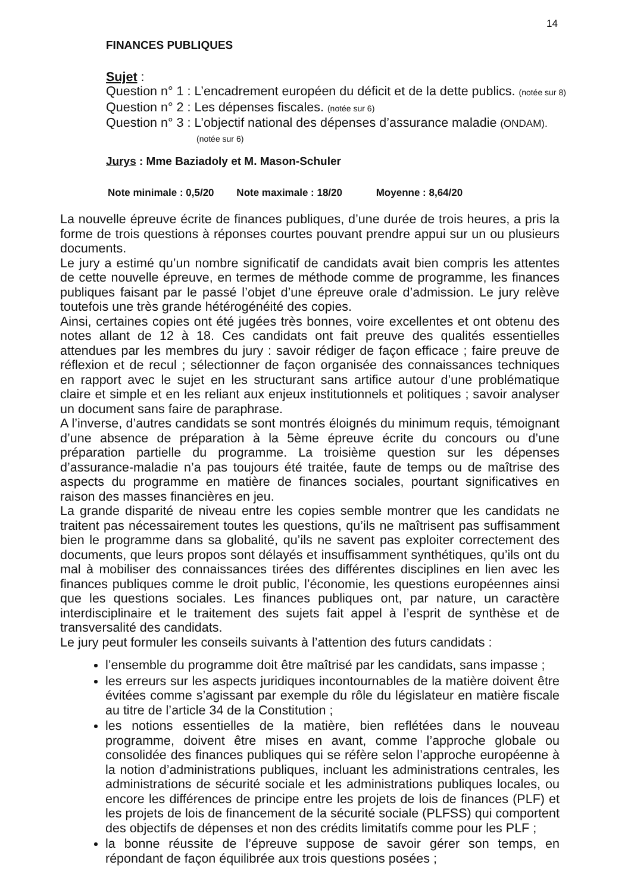14
FINANCES PUBLIQUES
Sujet :
Question n° 1 : L’encadrement européen du déficit et de la dette publics. (notée sur 8)
Question n° 2 : Les dépenses fiscales. (notée sur 6)
Question n° 3 : L’objectif national des dépenses d’assurance maladie (ONDAM).
(notée sur 6)
Jurys : Mme Baziadoly et M. Mason-Schuler
Note minimale : 0,5/20 Note maximale : 18/20 Moyenne : 8,64/20
La nouvelle épreuve écrite de finances publiques, d’une durée de trois heures, a pris la forme de trois questions à réponses courtes pouvant prendre appui sur un ou plusieurs documents.
Le jury a estimé qu’un nombre significatif de candidats avait bien compris les attentes de cette nouvelle épreuve, en termes de méthode comme de programme, les finances publiques faisant par le passé l’objet d’une épreuve orale d’admission. Le jury relève toutefois une très grande hétérogénéité des copies.
Ainsi, certaines copies ont été jugées très bonnes, voire excellentes et ont obtenu des notes allant de 12 à 18. Ces candidats ont fait preuve des qualités essentielles attendues par les membres du jury : savoir rédiger de façon efficace ; faire preuve de réflexion et de recul ; sélectionner de façon organisée des connaissances techniques en rapport avec le sujet en les structurant sans artifice autour d’une problématique claire et simple et en les reliant aux enjeux institutionnels et politiques ; savoir analyser un document sans faire de paraphrase.
A l’inverse, d’autres candidats se sont montrés éloignés du minimum requis, témoignant d’une absence de préparation à la 5ème épreuve écrite du concours ou d’une préparation partielle du programme. La troisième question sur les dépenses d’assurance-maladie n’a pas toujours été traitée, faute de temps ou de maîtrise des aspects du programme en matière de finances sociales, pourtant significatives en raison des masses financières en jeu.
La grande disparité de niveau entre les copies semble montrer que les candidats ne traitent pas nécessairement toutes les questions, qu’ils ne maîtrisent pas suffisamment bien le programme dans sa globalité, qu’ils ne savent pas exploiter correctement des documents, que leurs propos sont délayés et insuffisamment synthétiques, qu’ils ont du mal à mobiliser des connaissances tirées des différentes disciplines en lien avec les finances publiques comme le droit public, l’économie, les questions européennes ainsi que les questions sociales. Les finances publiques ont, par nature, un caractère interdisciplinaire et le traitement des sujets fait appel à l’esprit de synthèse et de transversalité des candidats.
Le jury peut formuler les conseils suivants à l’attention des futurs candidats :
l’ensemble du programme doit être maîtrisé par les candidats, sans impasse ;
les erreurs sur les aspects juridiques incontournables de la matière doivent être évitées comme s’agissant par exemple du rôle du législateur en matière fiscale au titre de l’article 34 de la Constitution ;
les notions essentielles de la matière, bien reflétées dans le nouveau programme, doivent être mises en avant, comme l’approche globale ou consolidée des finances publiques qui se réfère selon l’approche européenne à la notion d’administrations publiques, incluant les administrations centrales, les administrations de sécurité sociale et les administrations publiques locales, ou encore les différences de principe entre les projets de lois de finances (PLF) et les projets de lois de financement de la sécurité sociale (PLFSS) qui comportent des objectifs de dépenses et non des crédits limitatifs comme pour les PLF ;
la bonne réussite de l’épreuve suppose de savoir gérer son temps, en répondant de façon équilibrée aux trois questions posées ;